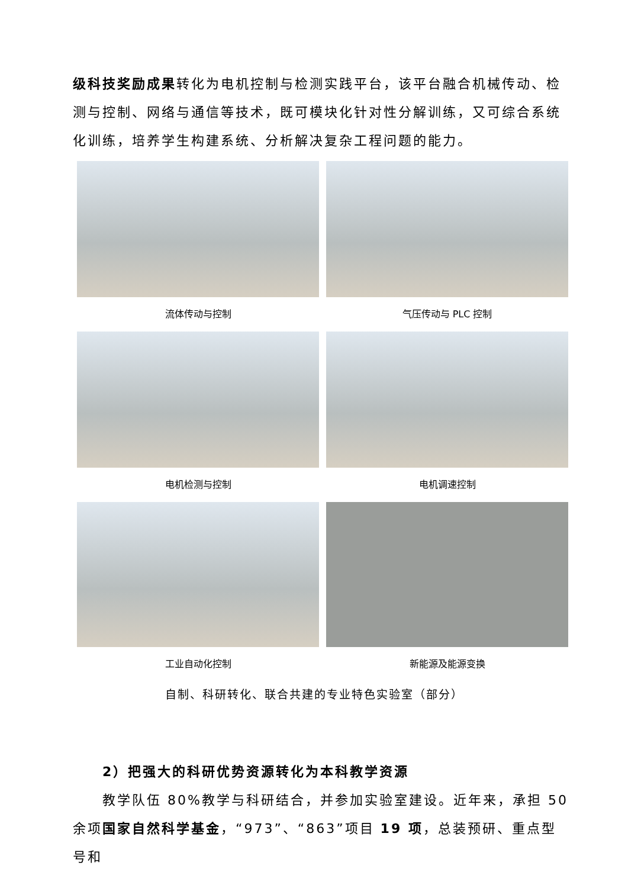级科技奖励成果转化为电机控制与检测实践平台，该平台融合机械传动、检测与控制、网络与通信等技术，既可模块化针对性分解训练，又可综合系统化训练，培养学生构建系统、分析解决复杂工程问题的能力。
流体传动与控制
气压传动与 PLC 控制
电机检测与控制
电机调速控制
工业自动化控制
新能源及能源变换
自制、科研转化、联合共建的专业特色实验室（部分）
2）把强大的科研优势资源转化为本科教学资源
教学队伍 80%教学与科研结合，并参加实验室建设。近年来，承担 50 余项国家自然科学基金，“973”、“863”项目 19 项，总装预研、重点型号和